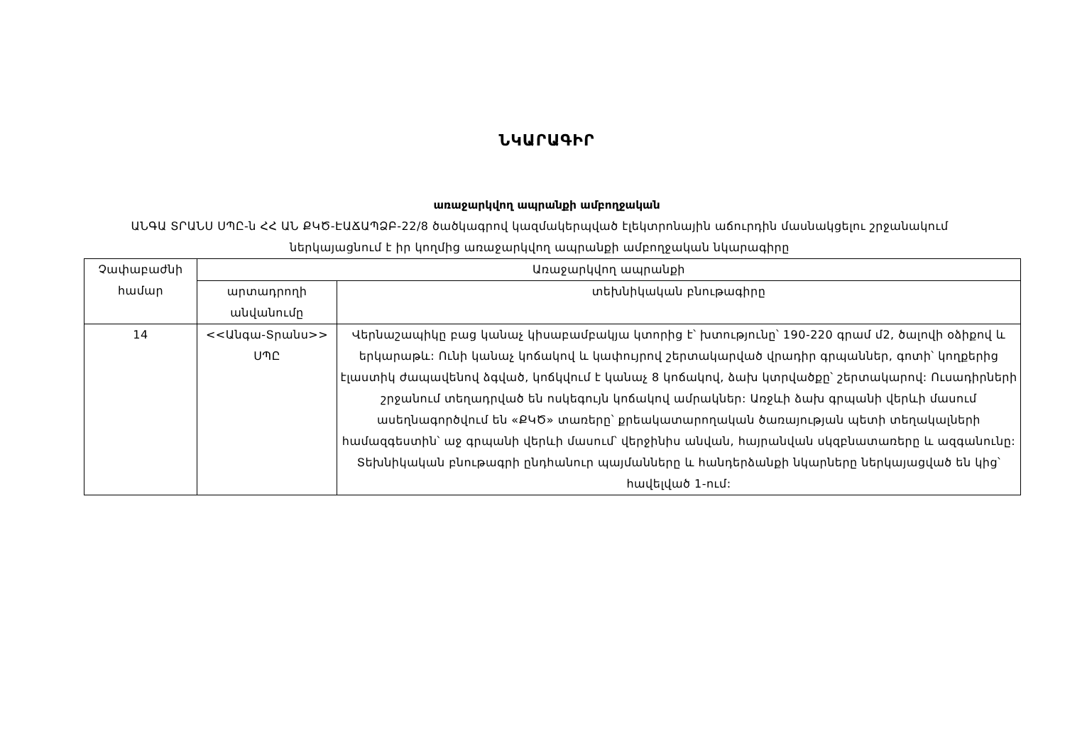ՆԿԱՐԱԳԻՐ
առաջարկվող ապրանքի ամբողջական
ԱՆԳԱ ՏՐԱՆՍ ՍՊԸ-ն ՀՀ ԱՆ ՔԿԾ-ԷԱՃԱՊՁԲ-22/8 ծածկագրով կազմակերպված էլեկտրոնային աճուրդին մասնակցելու շրջանակում ներկայացնում է իր կողմից առաջարկվող ապրանքի ամբողջական նկարագիրը
| Չափաբաժնի համար | Առաջարկվող ապրանքի | |
| | արտադրողի անվանումը | տեխնիկական բնութագիրը |
| 14 | <<Անգա-Տրանս>> ՍՊԸ | Վերնաշապիկը բաց կանաչ կիսաբամբակյա կտորից է՝ խտությունը՝ 190-220 գրամ մ2, ծալովի օձիքով և երկարաթև: Ունի կանաչ կոճակով և կափույրով շերտակարված վրադիր գրպաններ, գոտի՝ կողքերից էլաստիկ ժապավենով ձգված, կոճկվում է կանաչ 8 կոճակով, ձախ կտրվածքը՝ շերտակարով: Ուսադիրների շրջանում տեղադրված են ոսկեգույն կոճակով ամրակներ: Առջևի ձախ գրպանի վերևի մասում ասեղնագործվում են «ՔԿԾ» տառերը՝ քրեակատարողական ծառայության պետի տեղակալների համազգեստին՝ աջ գրպանի վերևի մասում՝ վերջինիս անվան, հայրանվան սկզբնատառերը և ազգանունը: Տեխնիկական բնութագրի ընդհանուր պայմանները և հանդերձանքի նկարները ներկայացված են կից՝ հավելված 1-ում: |